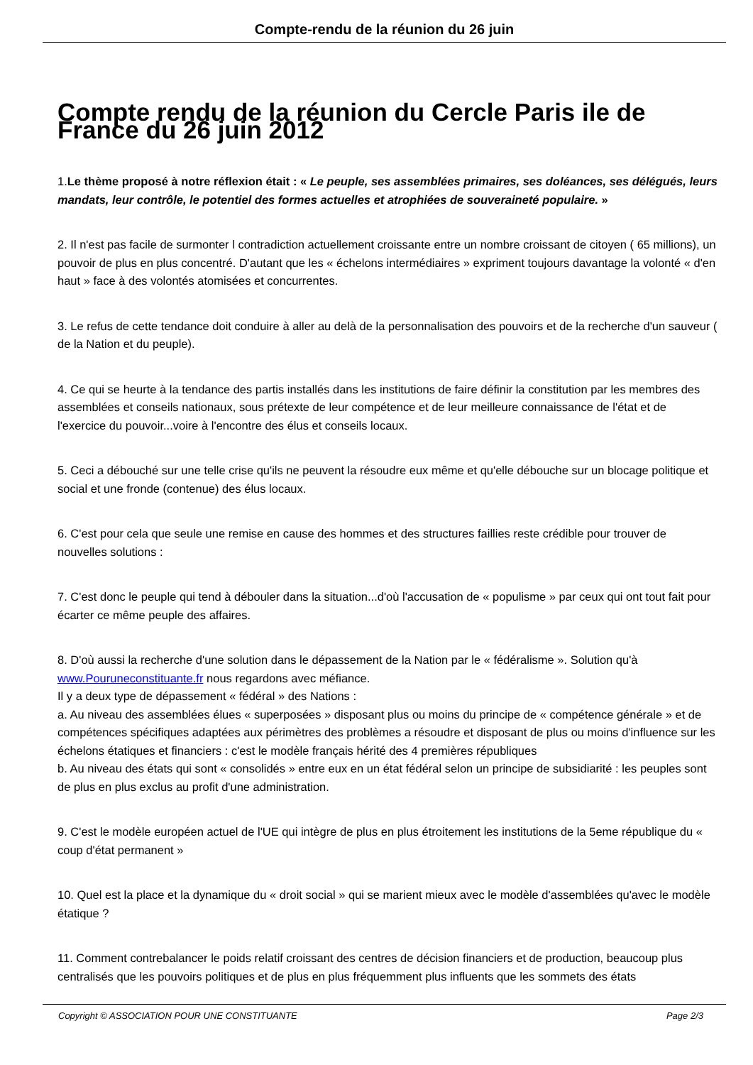Compte-rendu de la réunion du 26 juin
Compte rendu de la réunion du Cercle Paris ile de France du 26 juin 2012
1.Le thème proposé à notre réflexion était : « Le peuple, ses assemblées primaires, ses doléances, ses délégués, leurs mandats, leur contrôle, le potentiel des formes actuelles et atrophiées de souveraineté populaire. »
2. Il n'est pas facile de surmonter l contradiction actuellement croissante entre un nombre croissant de citoyen ( 65 millions), un pouvoir de plus en plus concentré. D'autant que les « échelons intermédiaires » expriment toujours davantage la volonté « d'en haut » face à des volontés atomisées et concurrentes.
3. Le refus de cette tendance doit conduire à aller au delà de la personnalisation des pouvoirs et de la recherche d'un sauveur ( de la Nation et du peuple).
4. Ce qui se heurte à la tendance des partis installés dans les institutions de faire définir la constitution par les membres des assemblées et conseils nationaux, sous prétexte de leur compétence et de leur meilleure connaissance de l'état et de l'exercice du pouvoir...voire à l'encontre des élus et conseils locaux.
5. Ceci a débouché sur une telle crise qu'ils ne peuvent la résoudre eux même et qu'elle débouche sur un blocage politique et social et une fronde (contenue) des élus locaux.
6. C'est pour cela que seule une remise en cause des hommes et des structures faillies reste crédible pour trouver de nouvelles solutions :
7. C'est donc le peuple qui tend à débouler dans la situation...d'où l'accusation de « populisme » par ceux qui ont tout fait pour écarter ce même peuple des affaires.
8. D'où aussi la recherche d'une solution dans le dépassement de la Nation par le « fédéralisme ». Solution qu'à www.Pouruneconstituante.fr nous regardons avec méfiance.
Il y a deux type de dépassement « fédéral » des Nations :
a. Au niveau des assemblées élues « superposées » disposant plus ou moins du principe de « compétence générale » et de compétences spécifiques adaptées aux périmètres des problèmes a résoudre et disposant de plus ou moins d'influence sur les échelons étatiques et financiers : c'est le modèle français hérité des 4 premières républiques
b. Au niveau des états qui sont « consolidés » entre eux en un état fédéral selon un principe de subsidiarité : les peuples sont de plus en plus exclus au profit d'une administration.
9. C'est le modèle européen actuel de l'UE qui intègre de plus en plus étroitement les institutions de la 5eme république du « coup d'état permanent »
10. Quel est la place et la dynamique du « droit social » qui se marient mieux avec le modèle d'assemblées qu'avec le modèle étatique ?
11. Comment contrebalancer le poids relatif croissant des centres de décision financiers et de production, beaucoup plus centralisés que les pouvoirs politiques et de plus en plus fréquemment plus influents que les sommets des états
Copyright © ASSOCIATION POUR UNE CONSTITUANTE Page 2/3